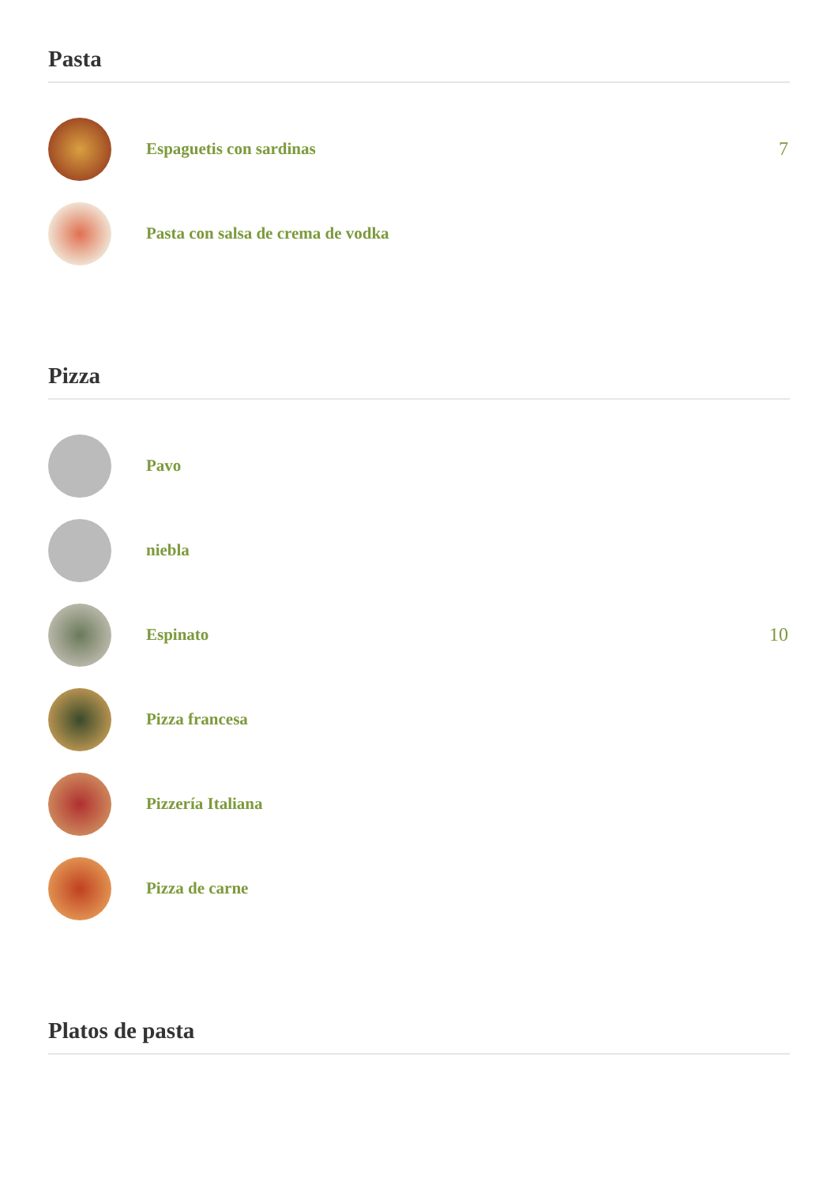Pasta
Espaguetis con sardinas 7
Pasta con salsa de crema de vodka
Pizza
Pavo
niebla
Espinato 10
Pizza francesa
Pizzería Italiana
Pizza de carne
Platos de pasta